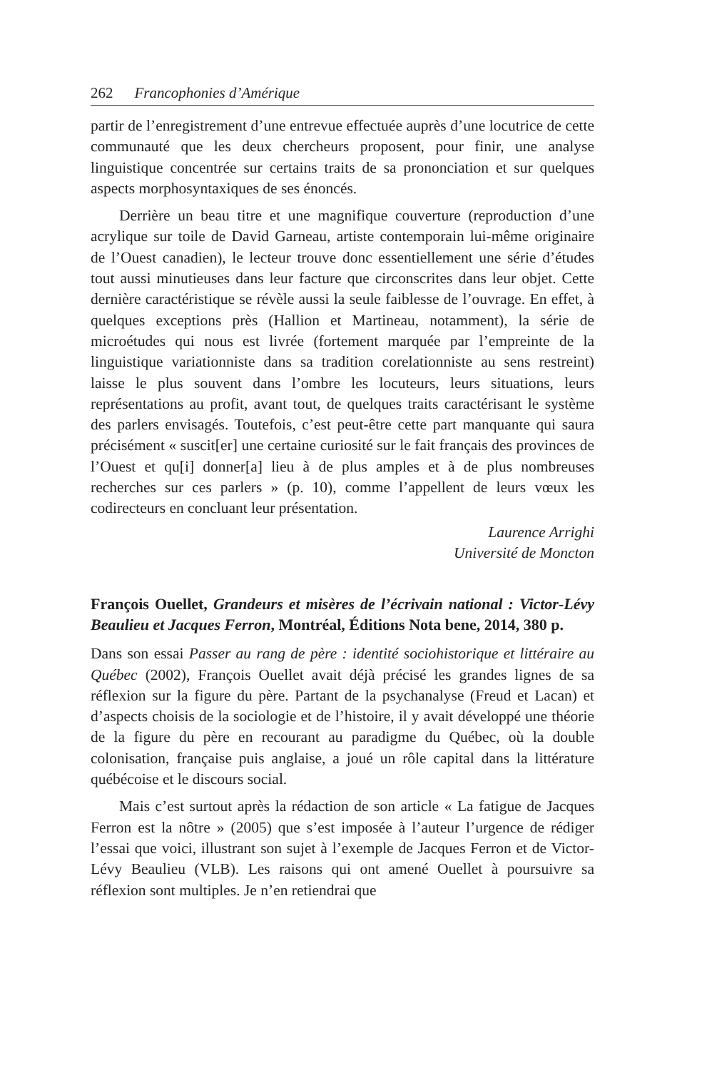262 Francophonies d’Amérique
partir de l’enregistrement d’une entrevue effectuée auprès d’une locutrice de cette communauté que les deux chercheurs proposent, pour finir, une analyse linguistique concentrée sur certains traits de sa prononciation et sur quelques aspects morphosyntaxiques de ses énoncés.
Derrière un beau titre et une magnifique couverture (reproduction d’une acrylique sur toile de David Garneau, artiste contemporain lui-même originaire de l’Ouest canadien), le lecteur trouve donc essentiellement une série d’études tout aussi minutieuses dans leur facture que circonscrites dans leur objet. Cette dernière caractéristique se révèle aussi la seule faiblesse de l’ouvrage. En effet, à quelques exceptions près (Hallion et Martineau, notamment), la série de microétudes qui nous est livrée (fortement marquée par l’empreinte de la linguistique variationniste dans sa tradition corelationniste au sens restreint) laisse le plus souvent dans l’ombre les locuteurs, leurs situations, leurs représentations au profit, avant tout, de quelques traits caractérisant le système des parlers envisagés. Toutefois, c’est peut-être cette part manquante qui saura précisément « suscit[er] une certaine curiosité sur le fait français des provinces de l’Ouest et qu[i] donner[a] lieu à de plus amples et à de plus nombreuses recherches sur ces parlers » (p. 10), comme l’appellent de leurs vœux les codirecteurs en concluant leur présentation.
Laurence Arrighi
Université de Moncton
François Ouellet, Grandeurs et misères de l’écrivain national : Victor-Lévy Beaulieu et Jacques Ferron, Montréal, Éditions Nota bene, 2014, 380 p.
Dans son essai Passer au rang de père : identité sociohistorique et littéraire au Québec (2002), François Ouellet avait déjà précisé les grandes lignes de sa réflexion sur la figure du père. Partant de la psychanalyse (Freud et Lacan) et d’aspects choisis de la sociologie et de l’histoire, il y avait développé une théorie de la figure du père en recourant au paradigme du Québec, où la double colonisation, française puis anglaise, a joué un rôle capital dans la littérature québécoise et le discours social.
Mais c’est surtout après la rédaction de son article « La fatigue de Jacques Ferron est la nôtre » (2005) que s’est imposée à l’auteur l’urgence de rédiger l’essai que voici, illustrant son sujet à l’exemple de Jacques Ferron et de Victor-Lévy Beaulieu (VLB). Les raisons qui ont amené Ouellet à poursuivre sa réflexion sont multiples. Je n’en retiendrai que